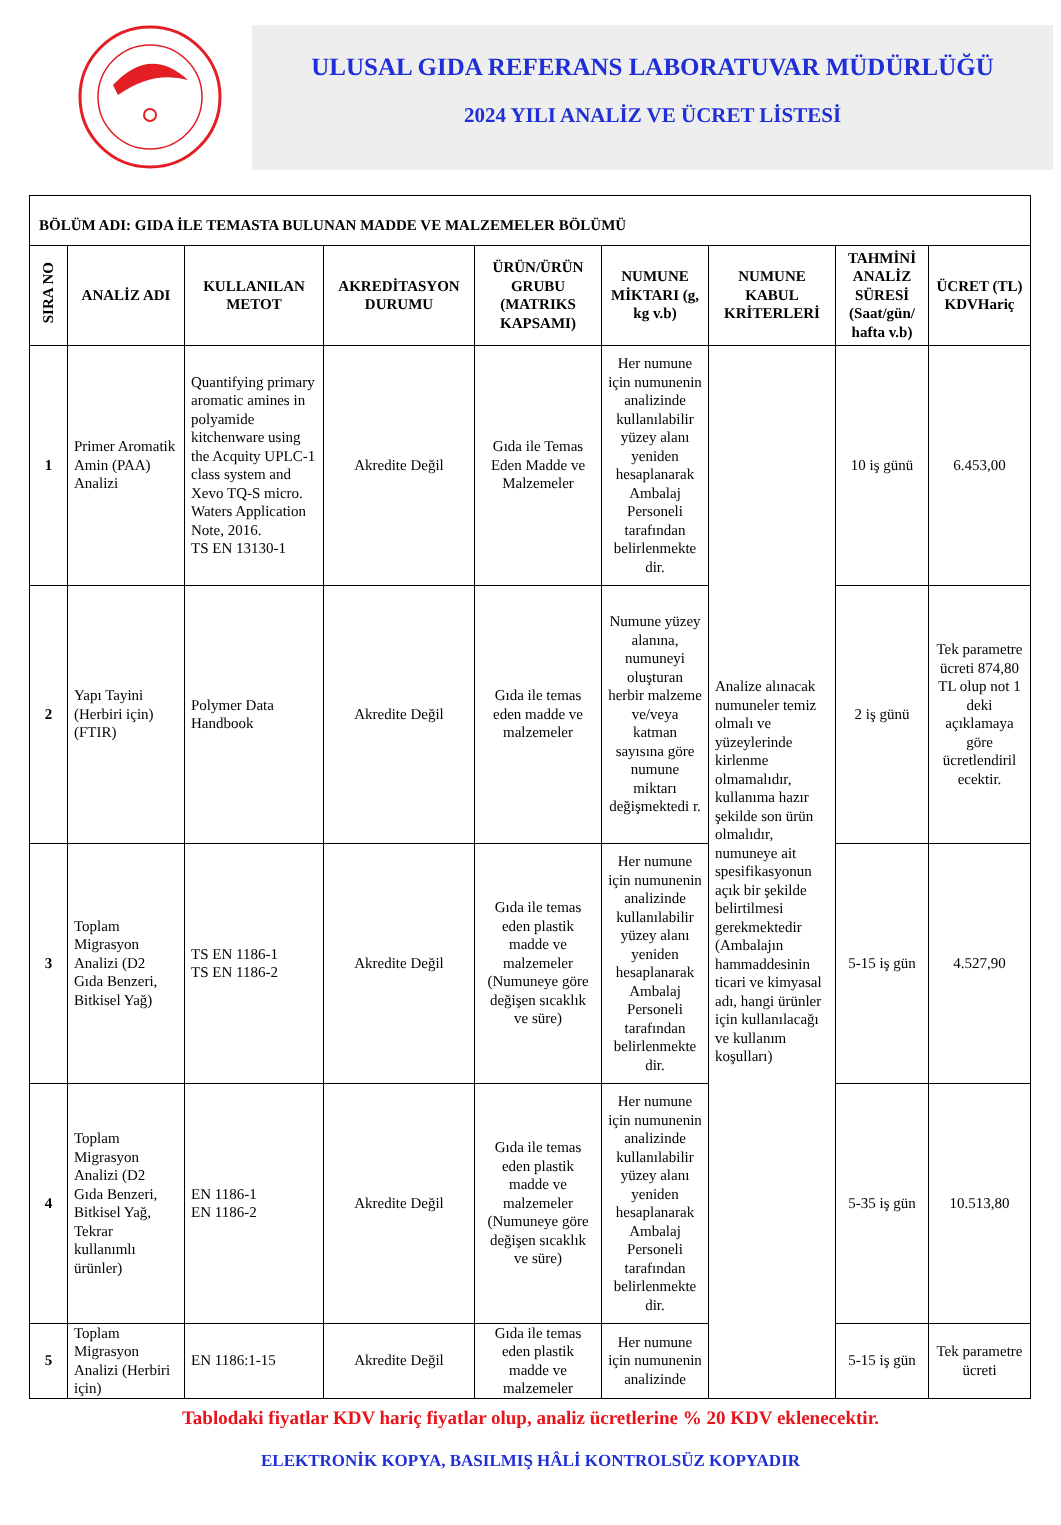ULUSAL GIDA REFERANS LABORATUVAR MÜDÜRLÜĞÜ
2024 YILI ANALİZ VE ÜCRET LİSTESİ
| BÖLÜM ADI: GIDA İLE TEMASTA BULUNAN MADDE VE MALZEMELER BÖLÜMÜ | | | | | | | | |
| --- | --- | --- | --- | --- | --- | --- | --- | --- |
| SIRA NO | ANALİZ ADI | KULLANILAN METOT | AKREDİTASYON DURUMU | ÜRÜN/ÜRÜN GRUBU (MATRIKS KAPSAMI) | NUMUNE MİKTARI (g, kg v.b) | NUMUNE KABUL KRİTERLERİ | TAHMİNİ ANALİZ SÜRESİ (Saat/gün/ hafta v.b) | ÜCRET (TL) KDVHariç |
| 1 | Primer Aromatik Amin (PAA) Analizi | Quantifying primary aromatic amines in polyamide kitchenware using the Acquity UPLC-1 class system and Xevo TQ-S micro. Waters Application Note, 2016. TS EN 13130-1 | Akredite Değil | Gıda ile Temas Eden Madde ve Malzemeler | Her numune için numunenin analizinde kullanılabilir yüzey alanı yeniden hesaplanarak Ambalaj Personeli tarafından belirlenmekte dir. | Analize alınacak numuneler temiz olmalı ve yüzeylerinde kirlenme olmamalıdır, kullanıma hazır şekilde son ürün olmalıdır, numuneye ait spesifikasyonun açık bir şekilde belirtilmesi gerekmektedir (Ambalajın hammaddesinin ticari ve kimyasal adı, hangi ürünler için kullanılacağı ve kullanım koşulları) | 10 iş günü | 6.453,00 |
| 2 | Yapı Tayini (Herbiri için)(FTIR) | Polymer Data Handbook | Akredite Değil | Gıda ile temas eden madde ve malzemeler | Numune yüzey alanına, numuneyi oluşturan herbir malzeme ve/veya katman sayısına göre numune miktarı değişmektedi r. | | 2 iş günü | Tek parametre ücreti 874,80 TL olup not 1 deki açıklamaya göre ücretlendiril ecektir. |
| 3 | Toplam Migrasyon Analizi (D2 Gıda Benzeri, Bitkisel Yağ) | TS EN 1186-1 TS EN 1186-2 | Akredite Değil | Gıda ile temas eden plastik madde ve malzemeler (Numuneye göre değişen sıcaklık ve süre) | Her numune için numunenin analizinde kullanılabilir yüzey alanı yeniden hesaplanarak Ambalaj Personeli tarafından belirlenmekte dir. | | 5-15 iş gün | 4.527,90 |
| 4 | Toplam Migrasyon Analizi (D2 Gıda Benzeri, Bitkisel Yağ, Tekrar kullanımlı ürünler) | EN 1186-1 EN 1186-2 | Akredite Değil | Gıda ile temas eden plastik madde ve malzemeler (Numuneye göre değişen sıcaklık ve süre) | Her numune için numunenin analizinde kullanılabilir yüzey alanı yeniden hesaplanarak Ambalaj Personeli tarafından belirlenmekte dir. | | 5-35 iş gün | 10.513,80 |
| 5 | Toplam Migrasyon Analizi (Herbiri için) | EN 1186:1-15 | Akredite Değil | Gıda ile temas eden plastik madde ve malzemeler | Her numune için numunenin analizinde | | 5-15 iş gün | Tek parametre ücreti |
Tablodaki fiyatlar KDV hariç fiyatlar olup, analiz ücretlerine % 20 KDV eklenecektir.
ELEKTRONİK KOPYA, BASILMIŞ HÂLİ KONTROLSÜZ KOPYADIR